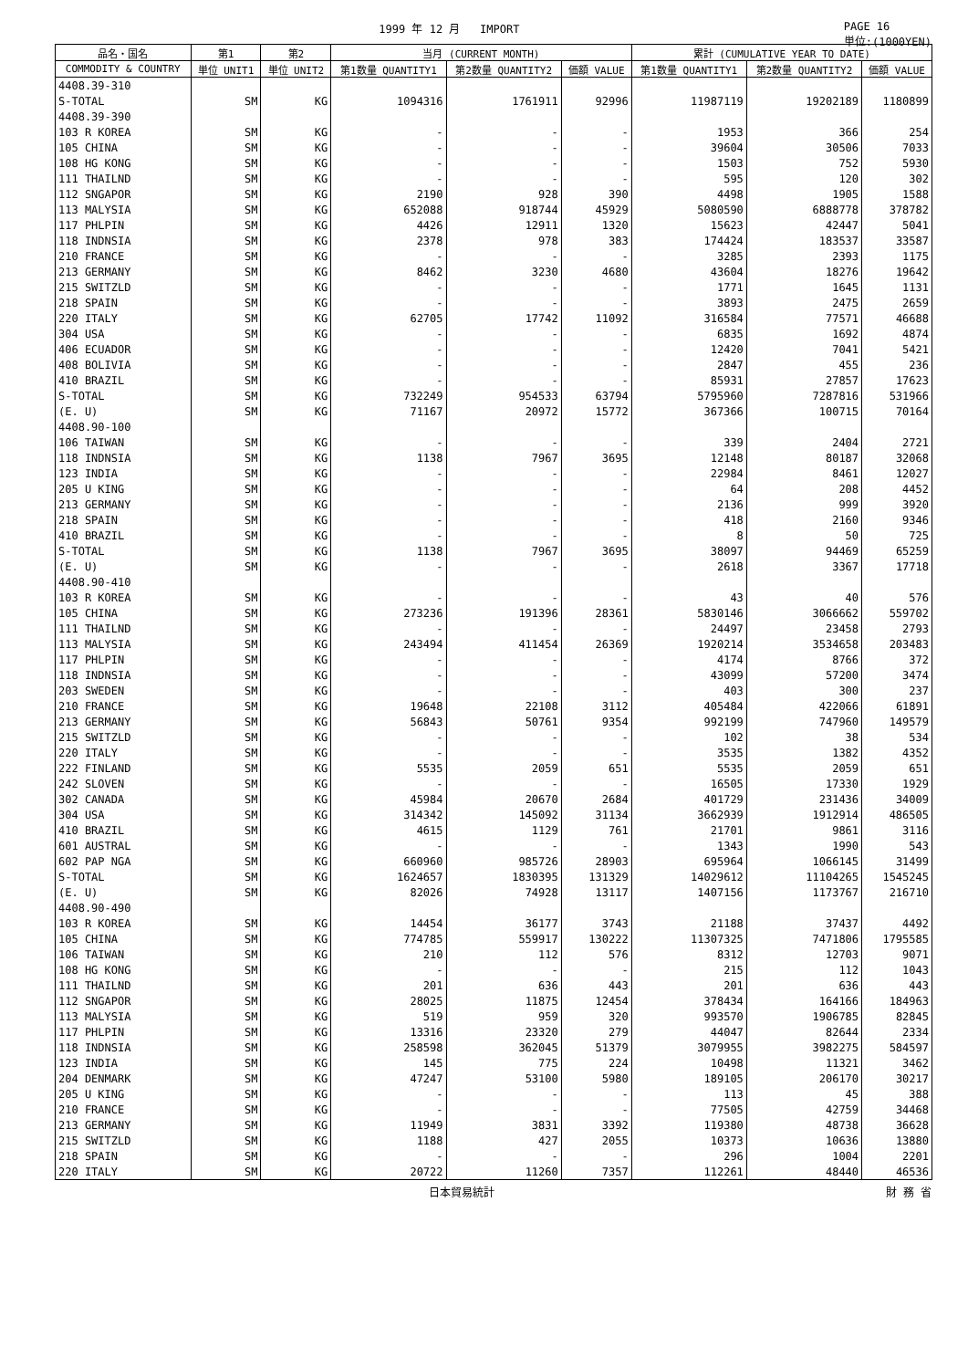1999 年 12 月 IMPORT PAGE 16
単位:(1000YEN)
| 品名・国名 | 第1 | 第2 | 当月 (CURRENT MONTH) | | | 累計 (CUMULATIVE YEAR TO DATE) | | |
| --- | --- | --- | --- | --- | --- | --- | --- | --- |
| COMMODITY & COUNTRY | 単位 UNIT1 | 単位 UNIT2 | 第1数量 QUANTITY1 | 第2数量 QUANTITY2 | 価額 VALUE | 第1数量 QUANTITY1 | 第2数量 QUANTITY2 | 価額 VALUE |
| 4408.39-310 | | | | | | | | |
| S-TOTAL | SM | KG | 1094316 | 1761911 | 92996 | 11987119 | 19202189 | 1180899 |
| 4408.39-390 | | | | | | | | |
| 103 R KOREA | SM | KG | - | - | - | 1953 | 366 | 254 |
| 105 CHINA | SM | KG | - | - | - | 39604 | 30506 | 7033 |
| 108 HG KONG | SM | KG | - | - | - | 1503 | 752 | 5930 |
| 111 THAILND | SM | KG | - | - | - | 595 | 120 | 302 |
| 112 SNGAPOR | SM | KG | 2190 | 928 | 390 | 4498 | 1905 | 1588 |
| 113 MALYSIA | SM | KG | 652088 | 918744 | 45929 | 5080590 | 6888778 | 378782 |
| 117 PHLPIN | SM | KG | 4426 | 12911 | 1320 | 15623 | 42447 | 5041 |
| 118 INDNSIA | SM | KG | 2378 | 978 | 383 | 174424 | 183537 | 33587 |
| 210 FRANCE | SM | KG | - | - | - | 3285 | 2393 | 1175 |
| 213 GERMANY | SM | KG | 8462 | 3230 | 4680 | 43604 | 18276 | 19642 |
| 215 SWITZLD | SM | KG | - | - | - | 1771 | 1645 | 1131 |
| 218 SPAIN | SM | KG | - | - | - | 3893 | 2475 | 2659 |
| 220 ITALY | SM | KG | 62705 | 17742 | 11092 | 316584 | 77571 | 46688 |
| 304 USA | SM | KG | - | - | - | 6835 | 1692 | 4874 |
| 406 ECUADOR | SM | KG | - | - | - | 12420 | 7041 | 5421 |
| 408 BOLIVIA | SM | KG | - | - | - | 2847 | 455 | 236 |
| 410 BRAZIL | SM | KG | - | - | - | 85931 | 27857 | 17623 |
| S-TOTAL | SM | KG | 732249 | 954533 | 63794 | 5795960 | 7287816 | 531966 |
| (E. U) | SM | KG | 71167 | 20972 | 15772 | 367366 | 100715 | 70164 |
| 4408.90-100 | | | | | | | | |
| 106 TAIWAN | SM | KG | - | - | - | 339 | 2404 | 2721 |
| 118 INDNSIA | SM | KG | 1138 | 7967 | 3695 | 12148 | 80187 | 32068 |
| 123 INDIA | SM | KG | - | - | - | 22984 | 8461 | 12027 |
| 205 U KING | SM | KG | - | - | - | 64 | 208 | 4452 |
| 213 GERMANY | SM | KG | - | - | - | 2136 | 999 | 3920 |
| 218 SPAIN | SM | KG | - | - | - | 418 | 2160 | 9346 |
| 410 BRAZIL | SM | KG | - | - | - | 8 | 50 | 725 |
| S-TOTAL | SM | KG | 1138 | 7967 | 3695 | 38097 | 94469 | 65259 |
| (E. U) | SM | KG | - | - | - | 2618 | 3367 | 17718 |
| 4408.90-410 | | | | | | | | |
| 103 R KOREA | SM | KG | - | - | - | 43 | 40 | 576 |
| 105 CHINA | SM | KG | 273236 | 191396 | 28361 | 5830146 | 3066662 | 559702 |
| 111 THAILND | SM | KG | - | - | - | 24497 | 23458 | 2793 |
| 113 MALYSIA | SM | KG | 243494 | 411454 | 26369 | 1920214 | 3534658 | 203483 |
| 117 PHLPIN | SM | KG | - | - | - | 4174 | 8766 | 372 |
| 118 INDNSIA | SM | KG | - | - | - | 43099 | 57200 | 3474 |
| 203 SWEDEN | SM | KG | - | - | - | 403 | 300 | 237 |
| 210 FRANCE | SM | KG | 19648 | 22108 | 3112 | 405484 | 422066 | 61891 |
| 213 GERMANY | SM | KG | 56843 | 50761 | 9354 | 992199 | 747960 | 149579 |
| 215 SWITZLD | SM | KG | - | - | - | 102 | 38 | 534 |
| 220 ITALY | SM | KG | - | - | - | 3535 | 1382 | 4352 |
| 222 FINLAND | SM | KG | 5535 | 2059 | 651 | 5535 | 2059 | 651 |
| 242 SLOVEN | SM | KG | - | - | - | 16505 | 17330 | 1929 |
| 302 CANADA | SM | KG | 45984 | 20670 | 2684 | 401729 | 231436 | 34009 |
| 304 USA | SM | KG | 314342 | 145092 | 31134 | 3662939 | 1912914 | 486505 |
| 410 BRAZIL | SM | KG | 4615 | 1129 | 761 | 21701 | 9861 | 3116 |
| 601 AUSTRAL | SM | KG | - | - | - | 1343 | 1990 | 543 |
| 602 PAP NGA | SM | KG | 660960 | 985726 | 28903 | 695964 | 1066145 | 31499 |
| S-TOTAL | SM | KG | 1624657 | 1830395 | 131329 | 14029612 | 11104265 | 1545245 |
| (E. U) | SM | KG | 82026 | 74928 | 13117 | 1407156 | 1173767 | 216710 |
| 4408.90-490 | | | | | | | | |
| 103 R KOREA | SM | KG | 14454 | 36177 | 3743 | 21188 | 37437 | 4492 |
| 105 CHINA | SM | KG | 774785 | 559917 | 130222 | 11307325 | 7471806 | 1795585 |
| 106 TAIWAN | SM | KG | 210 | 112 | 576 | 8312 | 12703 | 9071 |
| 108 HG KONG | SM | KG | - | - | - | 215 | 112 | 1043 |
| 111 THAILND | SM | KG | 201 | 636 | 443 | 201 | 636 | 443 |
| 112 SNGAPOR | SM | KG | 28025 | 11875 | 12454 | 378434 | 164166 | 184963 |
| 113 MALYSIA | SM | KG | 519 | 959 | 320 | 993570 | 1906785 | 82845 |
| 117 PHLPIN | SM | KG | 13316 | 23320 | 279 | 44047 | 82644 | 2334 |
| 118 INDNSIA | SM | KG | 258598 | 362045 | 51379 | 3079955 | 3982275 | 584597 |
| 123 INDIA | SM | KG | 145 | 775 | 224 | 10498 | 11321 | 3462 |
| 204 DENMARK | SM | KG | 47247 | 53100 | 5980 | 189105 | 206170 | 30217 |
| 205 U KING | SM | KG | - | - | - | 113 | 45 | 388 |
| 210 FRANCE | SM | KG | - | - | - | 77505 | 42759 | 34468 |
| 213 GERMANY | SM | KG | 11949 | 3831 | 3392 | 119380 | 48738 | 36628 |
| 215 SWITZLD | SM | KG | 1188 | 427 | 2055 | 10373 | 10636 | 13880 |
| 218 SPAIN | SM | KG | - | - | - | 296 | 1004 | 2201 |
| 220 ITALY | SM | KG | 20722 | 11260 | 7357 | 112261 | 48440 | 46536 |
日本貿易統計 財 務 省